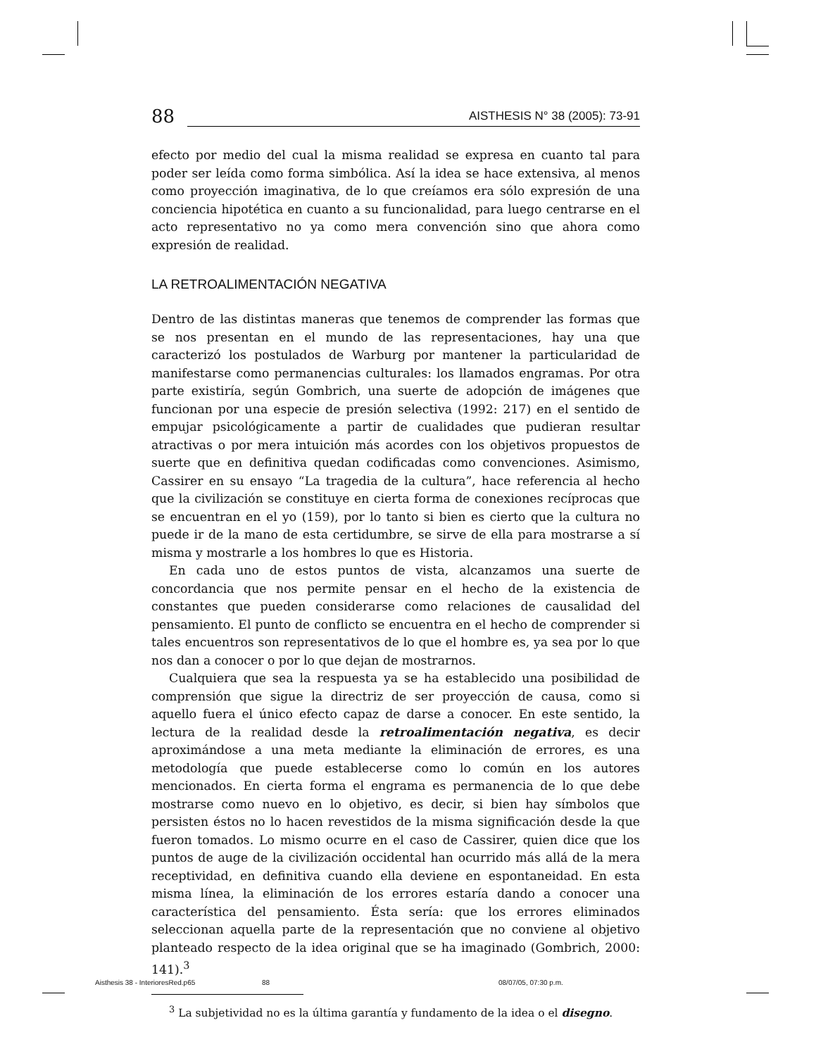88 AISTHESIS N° 38 (2005): 73-91
efecto por medio del cual la misma realidad se expresa en cuanto tal para poder ser leída como forma simbólica. Así la idea se hace extensiva, al menos como proyección imaginativa, de lo que creíamos era sólo expresión de una conciencia hipotética en cuanto a su funcionalidad, para luego centrarse en el acto representativo no ya como mera convención sino que ahora como expresión de realidad.
LA RETROALIMENTACIÓN NEGATIVA
Dentro de las distintas maneras que tenemos de comprender las formas que se nos presentan en el mundo de las representaciones, hay una que caracterizó los postulados de Warburg por mantener la particularidad de manifestarse como permanencias culturales: los llamados engramas. Por otra parte existiría, según Gombrich, una suerte de adopción de imágenes que funcionan por una especie de presión selectiva (1992: 217) en el sentido de empujar psicológicamente a partir de cualidades que pudieran resultar atractivas o por mera intuición más acordes con los objetivos propuestos de suerte que en definitiva quedan codificadas como convenciones. Asimismo, Cassirer en su ensayo “La tragedia de la cultura”, hace referencia al hecho que la civilización se constituye en cierta forma de conexiones recíprocas que se encuentran en el yo (159), por lo tanto si bien es cierto que la cultura no puede ir de la mano de esta certidumbre, se sirve de ella para mostrarse a sí misma y mostrarle a los hombres lo que es Historia.
En cada uno de estos puntos de vista, alcanzamos una suerte de concordancia que nos permite pensar en el hecho de la existencia de constantes que pueden considerarse como relaciones de causalidad del pensamiento. El punto de conflicto se encuentra en el hecho de comprender si tales encuentros son representativos de lo que el hombre es, ya sea por lo que nos dan a conocer o por lo que dejan de mostrarnos.
Cualquiera que sea la respuesta ya se ha establecido una posibilidad de comprensión que sigue la directriz de ser proyección de causa, como si aquello fuera el único efecto capaz de darse a conocer. En este sentido, la lectura de la realidad desde la retroalimentación negativa, es decir aproximándose a una meta mediante la eliminación de errores, es una metodología que puede establecerse como lo común en los autores mencionados. En cierta forma el engrama es permanencia de lo que debe mostrarse como nuevo en lo objetivo, es decir, si bien hay símbolos que persisten éstos no lo hacen revestidos de la misma significación desde la que fueron tomados. Lo mismo ocurre en el caso de Cassirer, quien dice que los puntos de auge de la civilización occidental han ocurrido más allá de la mera receptividad, en definitiva cuando ella deviene en espontaneidad. En esta misma línea, la eliminación de los errores estaría dando a conocer una característica del pensamiento. Ésta sería: que los errores eliminados seleccionan aquella parte de la representación que no conviene al objetivo planteado respecto de la idea original que se ha imaginado (Gombrich, 2000: 141).<sup>3</sup>
<sup>3</sup> La subjetividad no es la última garantía y fundamento de la idea o el disegno.
Aisthesis 38 - InterioresRed.p65
88 08/07/05, 07:30 p.m.